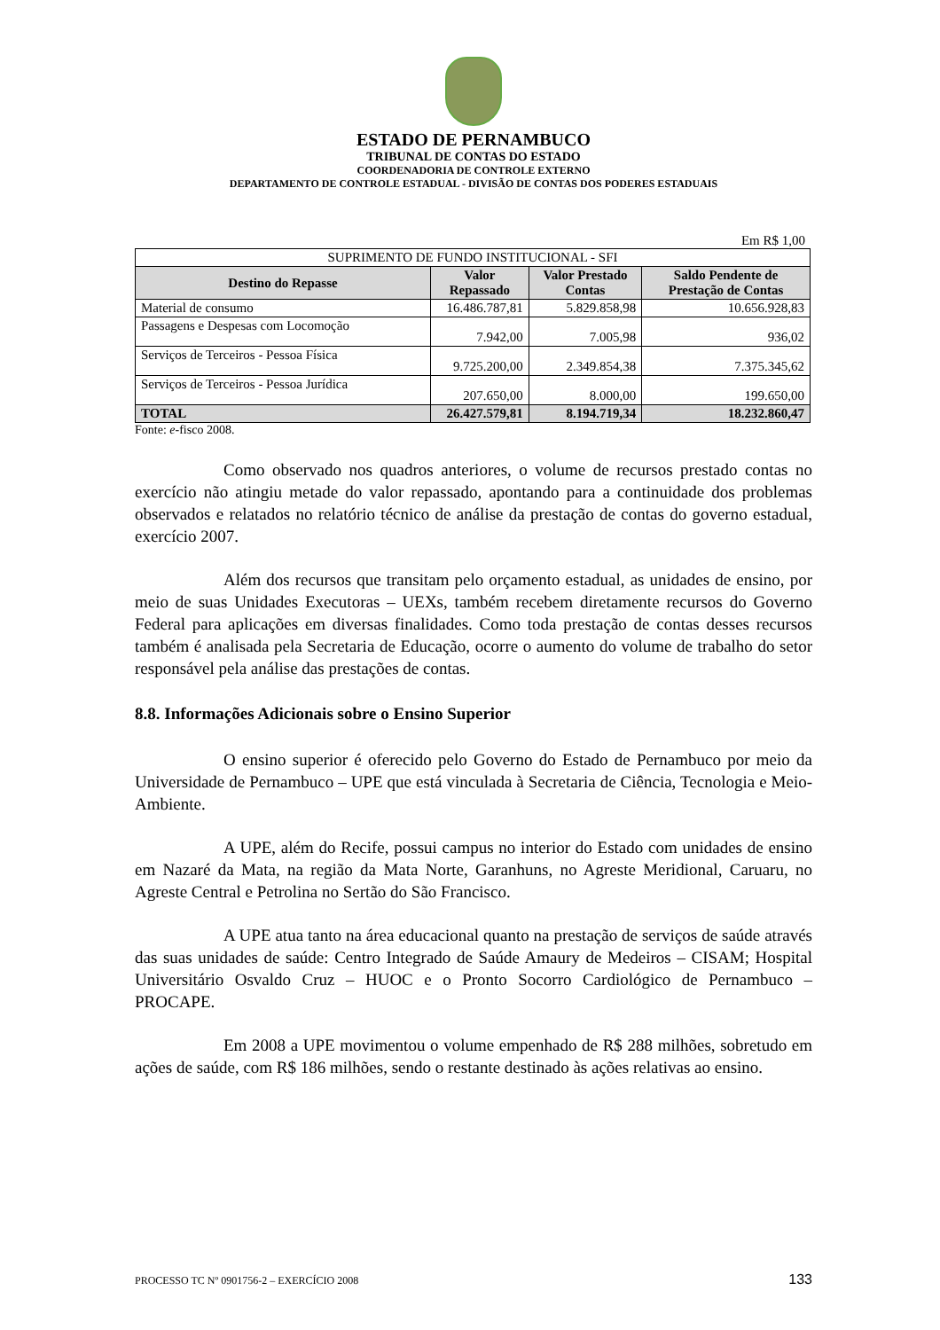ESTADO DE PERNAMBUCO
TRIBUNAL DE CONTAS DO ESTADO
COORDENADORIA DE CONTROLE EXTERNO
DEPARTAMENTO DE CONTROLE ESTADUAL - DIVISÃO DE CONTAS DOS PODERES ESTADUAIS
Em R$ 1,00
| SUPRIMENTO DE FUNDO INSTITUCIONAL - SFI | | | |
| Destino do Repasse | Valor Repassado | Valor Prestado Contas | Saldo Pendente de Prestação de Contas |
| Material de consumo | 16.486.787,81 | 5.829.858,98 | 10.656.928,83 |
| Passagens e Despesas com Locomoção | 7.942,00 | 7.005,98 | 936,02 |
| Serviços de Terceiros - Pessoa Física | 9.725.200,00 | 2.349.854,38 | 7.375.345,62 |
| Serviços de Terceiros - Pessoa Jurídica | 207.650,00 | 8.000,00 | 199.650,00 |
| TOTAL | 26.427.579,81 | 8.194.719,34 | 18.232.860,47 |
Fonte: e-fisco 2008.
Como observado nos quadros anteriores, o volume de recursos prestado contas no exercício não atingiu metade do valor repassado, apontando para a continuidade dos problemas observados e relatados no relatório técnico de análise da prestação de contas do governo estadual, exercício 2007.
Além dos recursos que transitam pelo orçamento estadual, as unidades de ensino, por meio de suas Unidades Executoras – UEXs, também recebem diretamente recursos do Governo Federal para aplicações em diversas finalidades. Como toda prestação de contas desses recursos também é analisada pela Secretaria de Educação, ocorre o aumento do volume de trabalho do setor responsável pela análise das prestações de contas.
8.8. Informações Adicionais sobre o Ensino Superior
O ensino superior é oferecido pelo Governo do Estado de Pernambuco por meio da Universidade de Pernambuco – UPE que está vinculada à Secretaria de Ciência, Tecnologia e Meio-Ambiente.
A UPE, além do Recife, possui campus no interior do Estado com unidades de ensino em Nazaré da Mata, na região da Mata Norte, Garanhuns, no Agreste Meridional, Caruaru, no Agreste Central e Petrolina no Sertão do São Francisco.
A UPE atua tanto na área educacional quanto na prestação de serviços de saúde através das suas unidades de saúde: Centro Integrado de Saúde Amaury de Medeiros – CISAM; Hospital Universitário Osvaldo Cruz – HUOC e o Pronto Socorro Cardiológico de Pernambuco – PROCAPE.
Em 2008 a UPE movimentou o volume empenhado de R$ 288 milhões, sobretudo em ações de saúde, com R$ 186 milhões, sendo o restante destinado às ações relativas ao ensino.
PROCESSO TC Nº 0901756-2 – EXERCÍCIO 2008 133